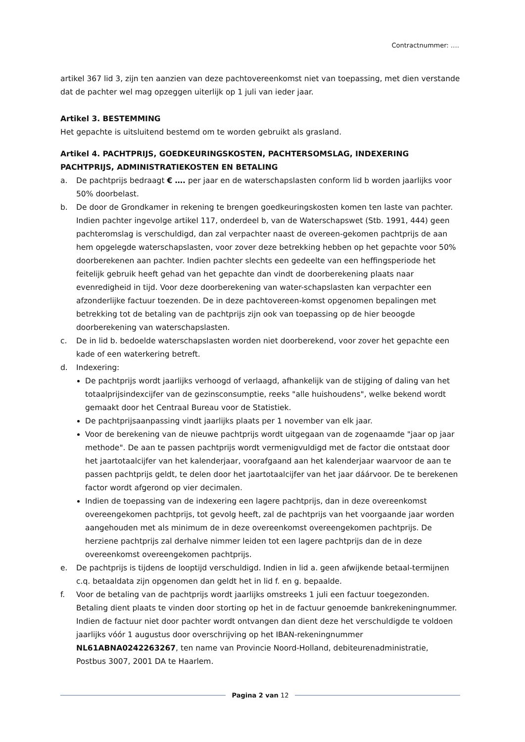Contractnummer: ….
artikel 367 lid 3, zijn ten aanzien van deze pachtovereenkomst niet van toepassing, met dien verstande dat de pachter wel mag opzeggen uiterlijk op 1 juli van ieder jaar.
Artikel 3. BESTEMMING
Het gepachte is uitsluitend bestemd om te worden gebruikt als grasland.
Artikel 4. PACHTPRIJS, GOEDKEURINGSKOSTEN, PACHTERSOMSLAG, INDEXERING PACHTPRIJS, ADMINISTRATIEKOSTEN EN BETALING
a. De pachtprijs bedraagt € …. per jaar en de waterschapslasten conform lid b worden jaarlijks voor 50% doorbelast.
b. De door de Grondkamer in rekening te brengen goedkeuringskosten komen ten laste van pachter. Indien pachter ingevolge artikel 117, onderdeel b, van de Waterschapswet (Stb. 1991, 444) geen pachteromslag is verschuldigd, dan zal verpachter naast de overeen-gekomen pachtprijs de aan hem opgelegde waterschapslasten, voor zover deze betrekking hebben op het gepachte voor 50% doorberekenen aan pachter. Indien pachter slechts een gedeelte van een heffingsperiode het feitelijk gebruik heeft gehad van het gepachte dan vindt de doorberekening plaats naar evenredigheid in tijd. Voor deze doorberekening van water-schapslasten kan verpachter een afzonderlijke factuur toezenden. De in deze pachtovereen-komst opgenomen bepalingen met betrekking tot de betaling van de pachtprijs zijn ook van toepassing op de hier beoogde doorberekening van waterschapslasten.
c. De in lid b. bedoelde waterschapslasten worden niet doorberekend, voor zover het gepachte een kade of een waterkering betreft.
d. Indexering:
De pachtprijs wordt jaarlijks verhoogd of verlaagd, afhankelijk van de stijging of daling van het totaalprijsindexcijfer van de gezinsconsumptie, reeks "alle huishoudens", welke bekend wordt gemaakt door het Centraal Bureau voor de Statistiek.
De pachtprijsaanpassing vindt jaarlijks plaats per 1 november van elk jaar.
Voor de berekening van de nieuwe pachtprijs wordt uitgegaan van de zogenaamde "jaar op jaar methode". De aan te passen pachtprijs wordt vermenigvuldigd met de factor die ontstaat door het jaartotaalcijfer van het kalenderjaar, voorafgaand aan het kalenderjaar waarvoor de aan te passen pachtprijs geldt, te delen door het jaartotaalcijfer van het jaar dáárvoor. De te berekenen factor wordt afgerond op vier decimalen.
Indien de toepassing van de indexering een lagere pachtprijs, dan in deze overeenkomst overeengekomen pachtprijs, tot gevolg heeft, zal de pachtprijs van het voorgaande jaar worden aangehouden met als minimum de in deze overeenkomst overeengekomen pachtprijs. De herziene pachtprijs zal derhalve nimmer leiden tot een lagere pachtprijs dan de in deze overeenkomst overeengekomen pachtprijs.
e. De pachtprijs is tijdens de looptijd verschuldigd. Indien in lid a. geen afwijkende betaal-termijnen c.q. betaaldata zijn opgenomen dan geldt het in lid f. en g. bepaalde.
f. Voor de betaling van de pachtprijs wordt jaarlijks omstreeks 1 juli een factuur toegezonden. Betaling dient plaats te vinden door storting op het in de factuur genoemde bankrekeningnummer. Indien de factuur niet door pachter wordt ontvangen dan dient deze het verschuldigde te voldoen jaarlijks vóór 1 augustus door overschrijving op het IBAN-rekeningnummer NL61ABNA0242263267, ten name van Provincie Noord-Holland, debiteurenadministratie, Postbus 3007, 2001 DA te Haarlem.
Pagina 2 van 12